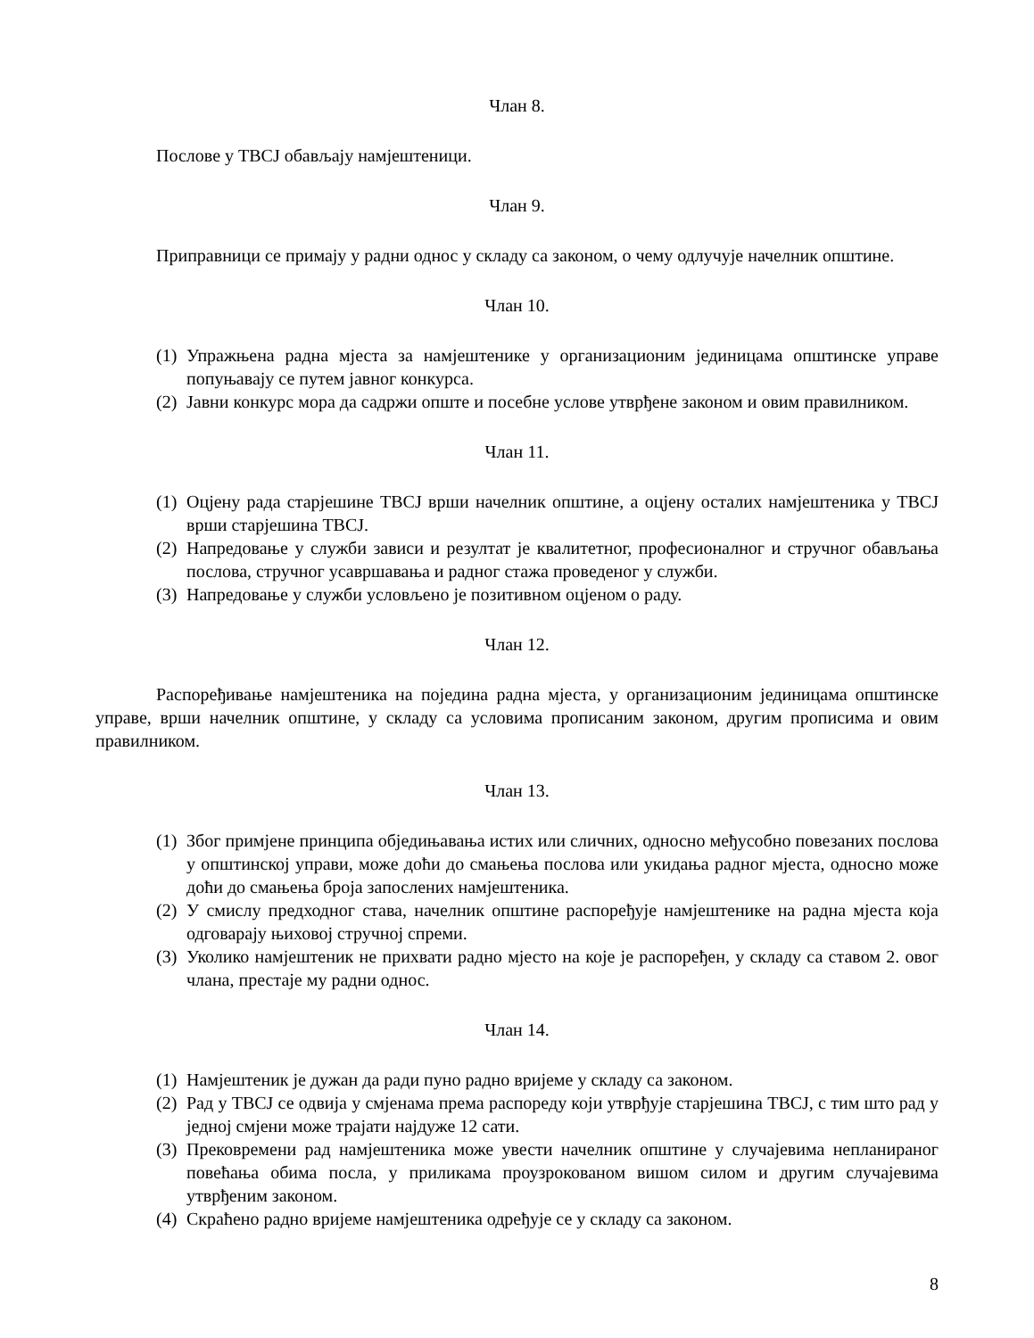Члан 8.
Послове у ТВСЈ обављају намјештеници.
Члан 9.
Приправници се примају у радни однос у складу са законом, о чему одлучује начелник општине.
Члан 10.
(1) Упражњена радна мјеста за намјештенике у организационим јединицама општинске управе попуњавају се путем јавног конкурса.
(2) Јавни конкурс мора да садржи опште и посебне услове утврђене законом и овим правилником.
Члан 11.
(1) Оцјену рада старјешине ТВСЈ врши начелник општине, а оцјену осталих намјештеника у ТВСЈ врши старјешина ТВСЈ.
(2) Напредовање у служби зависи и резултат је квалитетног, професионалног и стручног обављања послова, стручног усавршавања и радног стажа проведеног у служби.
(3) Напредовање у служби условљено је позитивном оцјеном о раду.
Члан 12.
Распоређивање намјештеника на поједина радна мјеста, у организационим јединицама општинске управе, врши начелник општине, у складу са условима прописаним законом, другим прописима и овим правилником.
Члан 13.
(1) Због примјене принципа обједињавања истих или сличних, односно међусобно повезаних послова у општинској управи, може доћи до смањења послова или укидања радног мјеста, односно може доћи до смањења броја запослених намјештеника.
(2) У смислу предходног става, начелник општине распоређује намјештенике на радна мјеста која одговарају њиховој стручној спреми.
(3) Уколико намјештеник не прихвати радно мјесто на које је распоређен, у складу са ставом 2. овог члана, престаје му радни однос.
Члан 14.
(1) Намјештеник је дужан да ради пуно радно вријеме у складу са законом.
(2) Рад у ТВСЈ се одвија у смјенама према распореду који утврђује старјешина ТВСЈ, с тим што рад у једној смјени може трајати најдуже 12 сати.
(3) Прековремени рад намјештеника може увести начелник општине у случајевима непланираног повећања обима посла, у приликама проузрокованом вишом силом и другим случајевима утврђеним законом.
(4) Скраћено радно вријеме намјештеника одређује се у складу са законом.
8